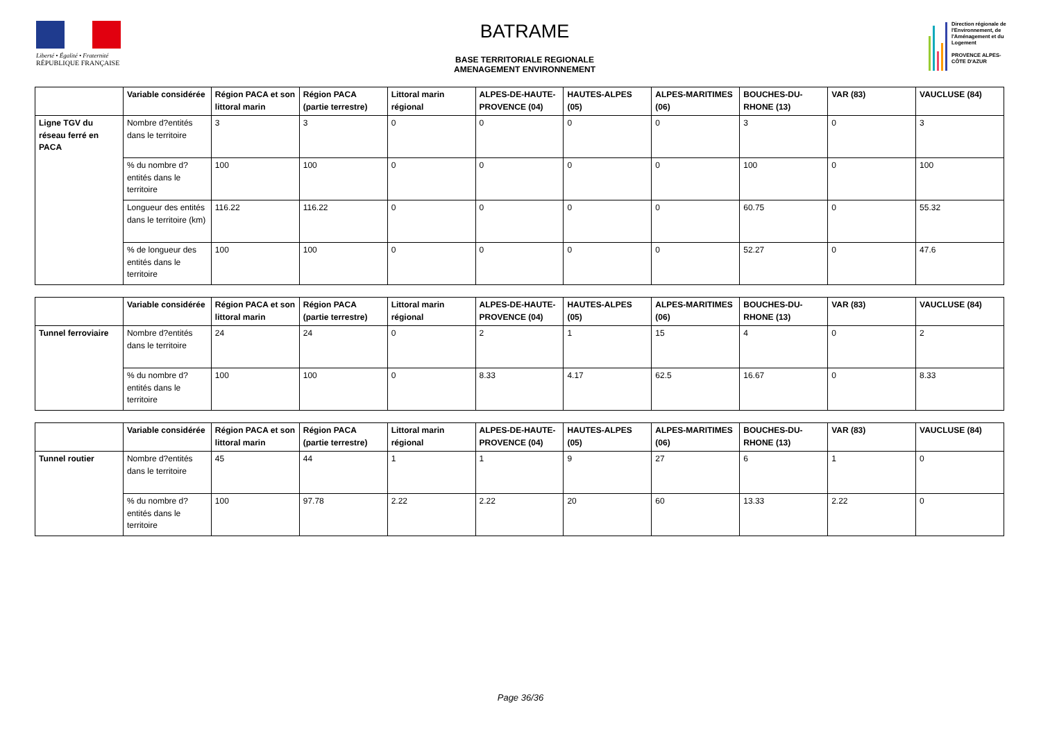Liberté • Égalité • Fraternité
RÉPUBLIQUE FRANÇAISE
BATRAME
BASE TERRITORIALE REGIONALE
AMENAGEMENT ENVIRONNEMENT
Direction régionale de l'Environnement, de l'Aménagement et du Logement
PROVENCE ALPES-CÔTE D'AZUR
| | Variable considérée | Région PACA et son littoral marin | Région PACA (partie terrestre) | Littoral marin régional | ALPES-DE-HAUTE-PROVENCE (04) | HAUTES-ALPES (05) | ALPES-MARITIMES (06) | BOUCHES-DU-RHONE (13) | VAR (83) | VAUCLUSE (84) |
| --- | --- | --- | --- | --- | --- | --- | --- | --- | --- | --- |
| Ligne TGV du réseau ferré en PACA | Nombre d?entités dans le territoire | 3 | 3 | 0 | 0 | 0 | 0 | 3 | 0 | 3 |
| | % du nombre d?entités dans le territoire | 100 | 100 | 0 | 0 | 0 | 0 | 100 | 0 | 100 |
| | Longueur des entités dans le territoire (km) | 116.22 | 116.22 | 0 | 0 | 0 | 0 | 60.75 | 0 | 55.32 |
| | % de longueur des entités dans le territoire | 100 | 100 | 0 | 0 | 0 | 0 | 52.27 | 0 | 47.6 |
| | Variable considérée | Région PACA et son littoral marin | Région PACA (partie terrestre) | Littoral marin régional | ALPES-DE-HAUTE-PROVENCE (04) | HAUTES-ALPES (05) | ALPES-MARITIMES (06) | BOUCHES-DU-RHONE (13) | VAR (83) | VAUCLUSE (84) |
| --- | --- | --- | --- | --- | --- | --- | --- | --- | --- | --- |
| Tunnel ferroviaire | Nombre d?entités dans le territoire | 24 | 24 | 0 | 2 | 1 | 15 | 4 | 0 | 2 |
| | % du nombre d?entités dans le territoire | 100 | 100 | 0 | 8.33 | 4.17 | 62.5 | 16.67 | 0 | 8.33 |
| | Variable considérée | Région PACA et son littoral marin | Région PACA (partie terrestre) | Littoral marin régional | ALPES-DE-HAUTE-PROVENCE (04) | HAUTES-ALPES (05) | ALPES-MARITIMES (06) | BOUCHES-DU-RHONE (13) | VAR (83) | VAUCLUSE (84) |
| --- | --- | --- | --- | --- | --- | --- | --- | --- | --- | --- |
| Tunnel routier | Nombre d?entités dans le territoire | 45 | 44 | 1 | 1 | 9 | 27 | 6 | 1 | 0 |
| | % du nombre d?entités dans le territoire | 100 | 97.78 | 2.22 | 2.22 | 20 | 60 | 13.33 | 2.22 | 0 |
Page 36/36